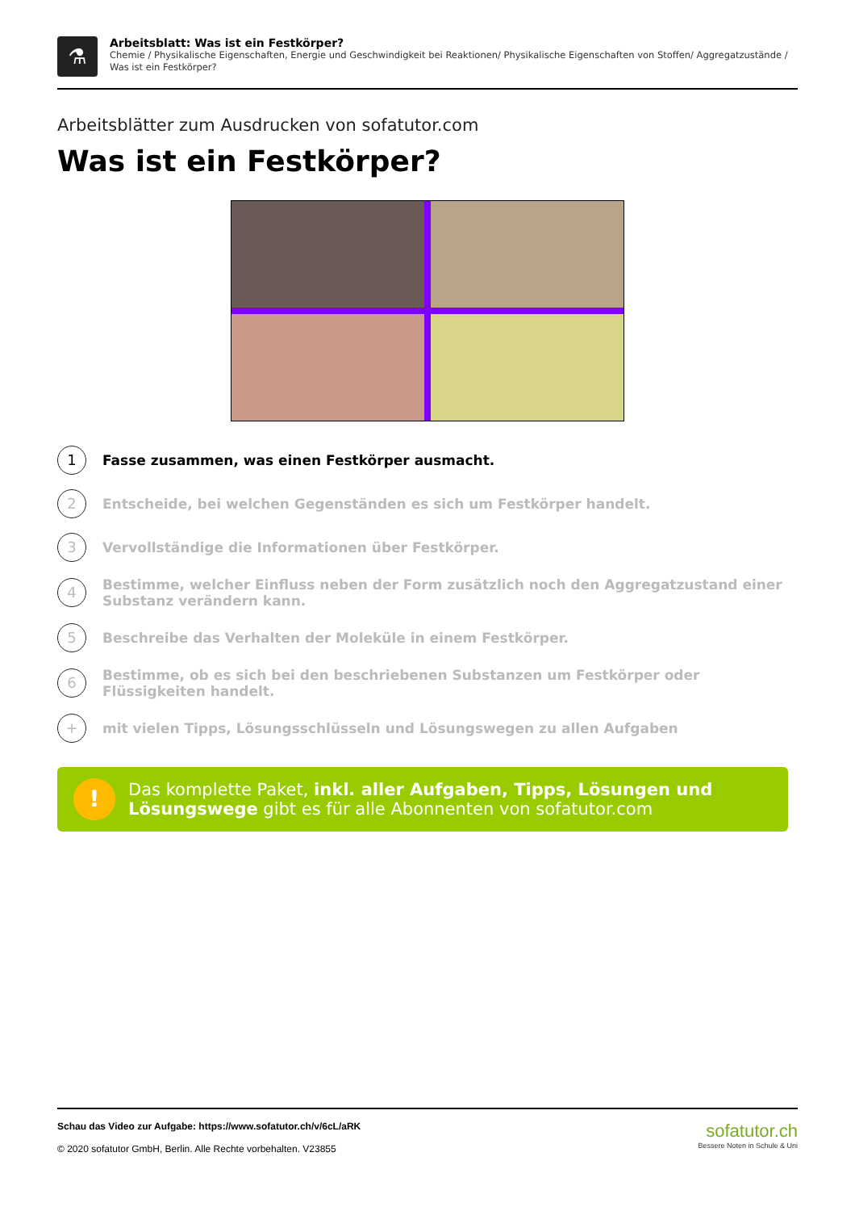⚗
Arbeitsblatt: Was ist ein Festkörper?
Chemie / Physikalische Eigenschaften, Energie und Geschwindigkeit bei Reaktionen/ Physikalische Eigenschaften von Stoffen/ Aggregatzustände / Was ist ein Festkörper?
Arbeitsblätter zum Ausdrucken von sofatutor.com
Was ist ein Festkörper?
1
Fasse zusammen, was einen Festkörper ausmacht.
2
Entscheide, bei welchen Gegenständen es sich um Festkörper handelt.
3
Vervollständige die Informationen über Festkörper.
4
Bestimme, welcher Einfluss neben der Form zusätzlich noch den Aggregatzustand einer Substanz verändern kann.
5
Beschreibe das Verhalten der Moleküle in einem Festkörper.
6
Bestimme, ob es sich bei den beschriebenen Substanzen um Festkörper oder Flüssigkeiten handelt.
+
mit vielen Tipps, Lösungsschlüsseln und Lösungswegen zu allen Aufgaben
!
Das komplette Paket, inkl. aller Aufgaben, Tipps, Lösungen und Lösungswege gibt es für alle Abonnenten von sofatutor.com
Schau das Video zur Aufgabe: https://www.sofatutor.ch/v/6cL/aRK
© 2020 sofatutor GmbH, Berlin. Alle Rechte vorbehalten. V23855
sofatutor.ch
Bessere Noten in Schule & Uni